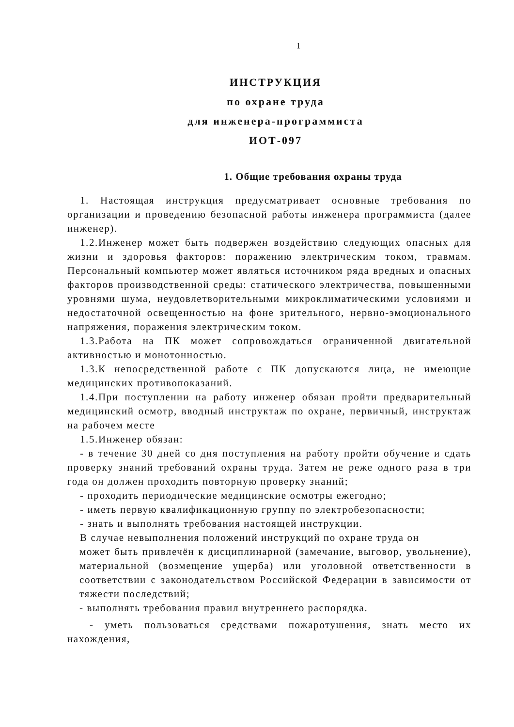1
ИНСТРУКЦИЯ
по охране труда
для инженера-программиста
ИОТ-097
1. Общие требования охраны труда
1. Настоящая инструкция предусматривает основные требования по организации и проведению безопасной работы инженера программиста (далее инженер).
1.2.Инженер может быть подвержен воздействию следующих опасных для жизни и здоровья факторов: поражению электрическим током, травмам. Персональный компьютер может являться источником ряда вредных и опасных факторов производственной среды: статического электричества, повышенными уровнями шума, неудовлетворительными микроклиматическими условиями и недостаточной освещенностью на фоне зрительного, нервно-эмоционального напряжения, поражения электрическим током.
1.3.Работа на ПК может сопровождаться ограниченной двигательной активностью и монотонностью.
1.3.К непосредственной работе с ПК допускаются лица, не имеющие медицинских противопоказаний.
1.4.При поступлении на работу инженер обязан пройти предварительный медицинский осмотр, вводный инструктаж по охране, первичный, инструктаж на рабочем месте
1.5.Инженер обязан:
- в течение 30 дней со дня поступления на работу пройти обучение и сдать проверку знаний требований охраны труда. Затем не реже одного раза в три года он должен проходить повторную проверку знаний;
- проходить периодические медицинские осмотры ежегодно;
- иметь первую квалификационную группу по электробезопасности;
- знать и выполнять требования настоящей инструкции.
В случае невыполнения положений инструкций по охране труда он
может быть привлечён к дисциплинарной (замечание, выговор, увольнение), материальной (возмещение ущерба) или уголовной ответственности в соответствии с законодательством Российской Федерации в зависимости от тяжести последствий;
- выполнять требования правил внутреннего распорядка.
- уметь пользоваться средствами пожаротушения, знать место их нахождения,